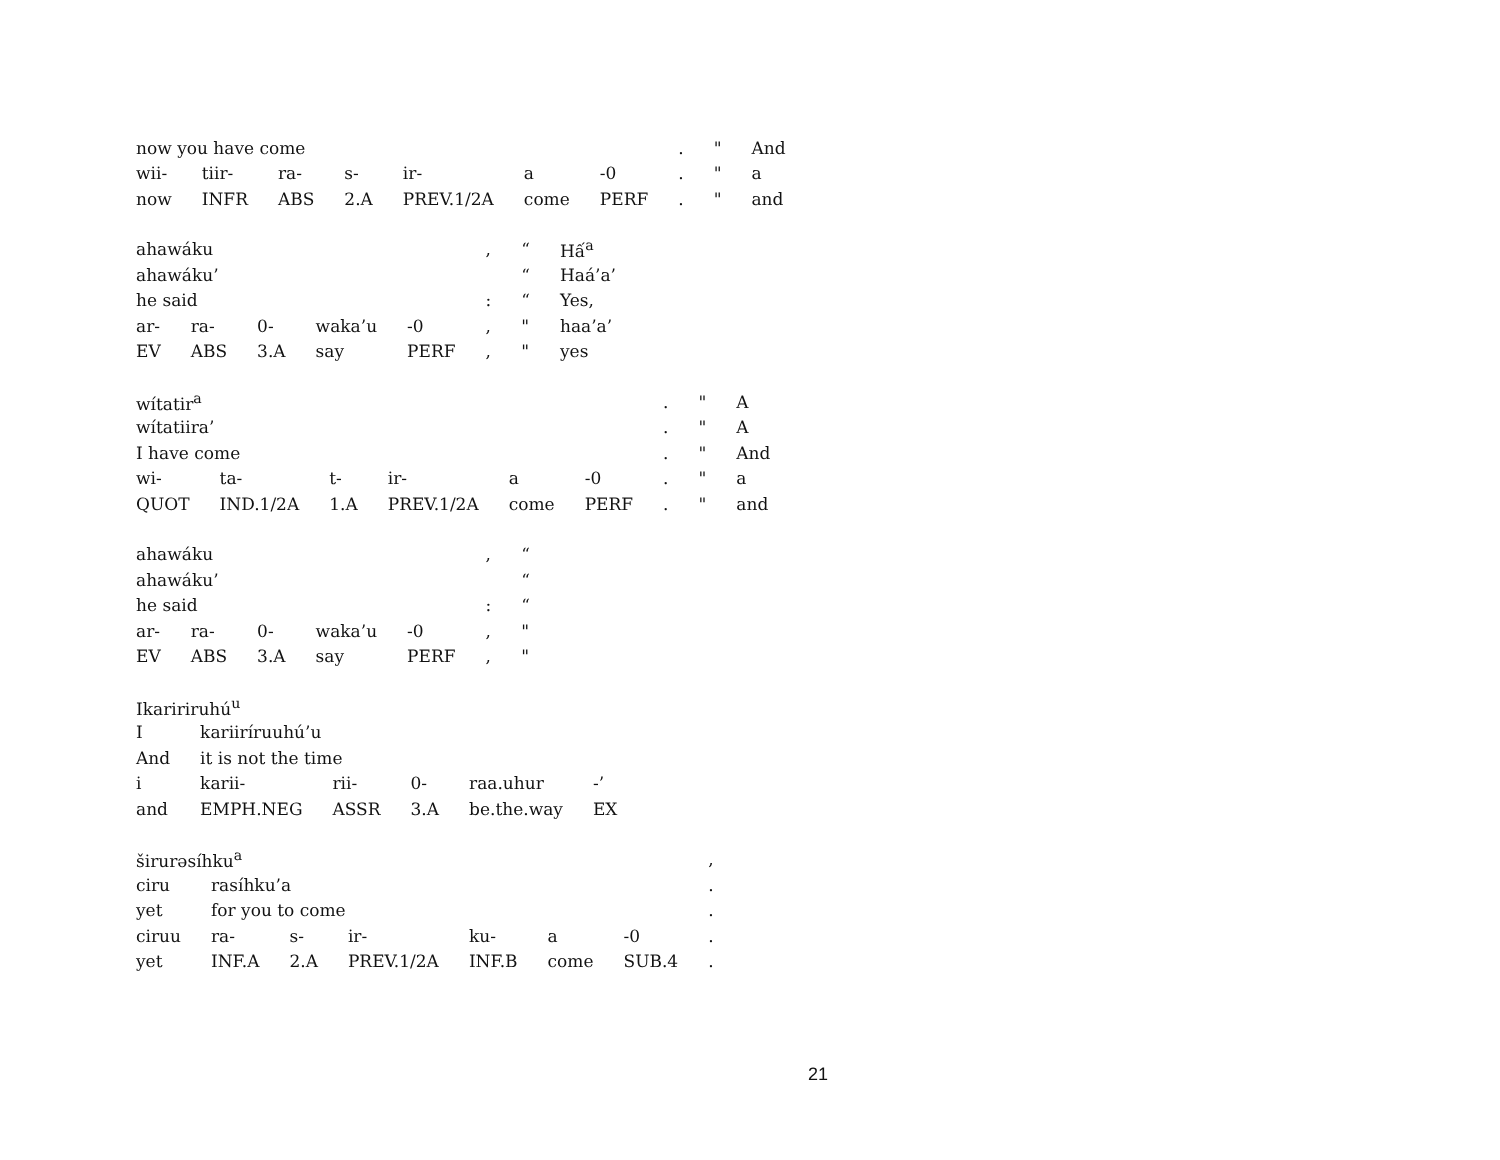| now you have come | | | | | | | . | " | And |
| wii- | tiir- | ra- | s- | ir- | a | -0 | . | " | a |
| now | INFR | ABS | 2.A | PREV.1/2A | come | PERF | . | " | and |
| ahawáku | | | | | , | “ | Hấ<sup>a</sup> |
| ahawáku’ | | | | | | “ | Haá’a’ |
| he said | | | | | : | “ | Yes, |
| ar- | ra- | 0- | waka’u | -0 | , | " | haa’a’ |
| EV | ABS | 3.A | say | PERF | , | " | yes |
| wítatir<sup>a</sup> | | | | | | . | " | A |
| wítatiira’ | | | | | | . | " | A |
| I have come | | | | | | . | " | And |
| wi- | ta- | t- | ir- | a | -0 | . | " | a |
| QUOT | IND.1/2A | 1.A | PREV.1/2A | come | PERF | . | " | and |
| ahawáku | | | | | , | “ |
| ahawáku’ | | | | | | “ |
| he said | | | | | : | “ |
| ar- | ra- | 0- | waka’u | -0 | , | " |
| EV | ABS | 3.A | say | PERF | , | " |
| Ikaririruhú<sup>u</sup> | | | | | |
| I | kariiríruuhú’u | | | | |
| And | it is not the time | | | | |
| i | karii- | rii- | 0- | raa.uhur | -’ |
| and | EMPH.NEG | ASSR | 3.A | be.the.way | EX |
| širurəsíhku<sup>a</sup> | | | | | | | , |
| ciru | rasíhku’a | | | | | | . |
| yet | for you to come | | | | | | . |
| ciruu | ra- | s- | ir- | ku- | a | -0 | . |
| yet | INF.A | 2.A | PREV.1/2A | INF.B | come | SUB.4 | . |
21